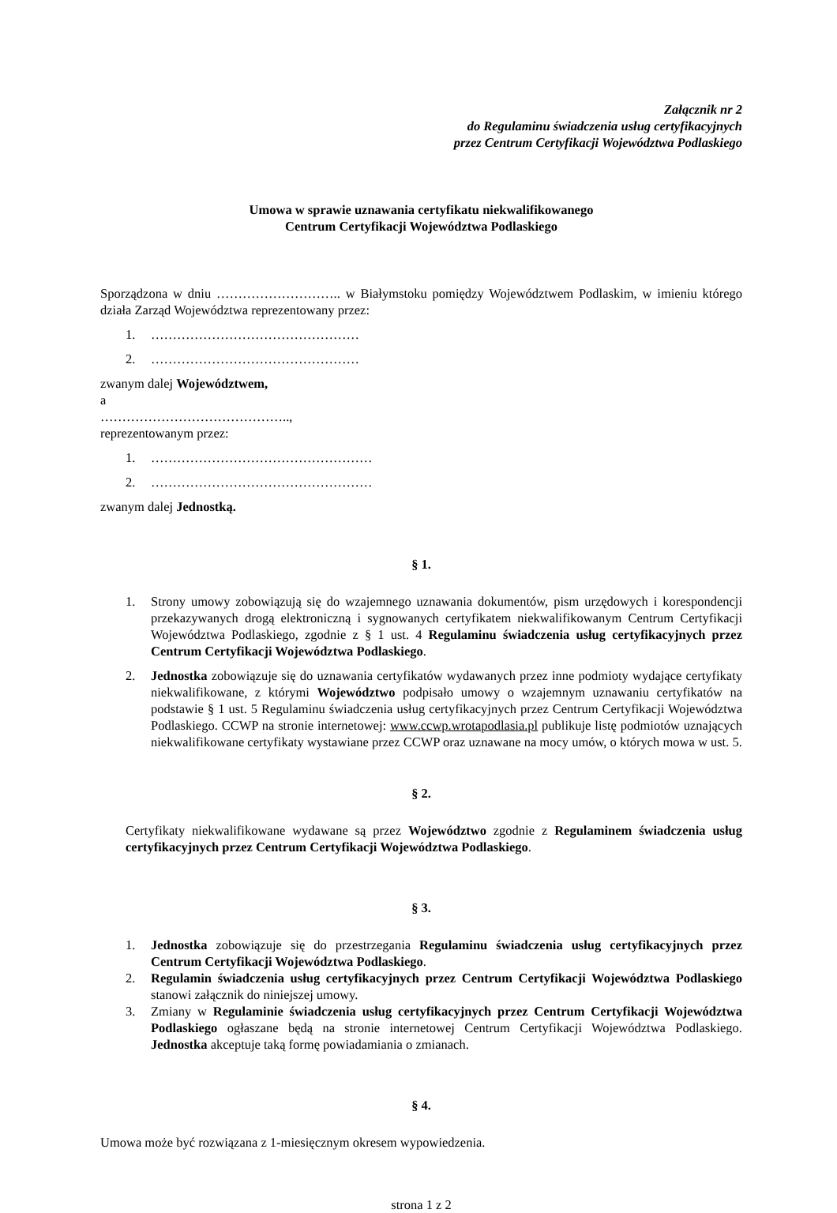Załącznik nr 2
do Regulaminu świadczenia usług certyfikacyjnych
przez Centrum Certyfikacji Województwa Podlaskiego
Umowa w sprawie uznawania certyfikatu niekwalifikowanego
Centrum Certyfikacji Województwa Podlaskiego
Sporządzona w dniu ……………………….. w Białymstoku pomiędzy Województwem Podlaskim, w imieniu którego działa Zarząd Województwa reprezentowany przez:
1. …………………………………………
2. …………………………………………
zwanym dalej Województwem,
a
……………………………………..,
reprezentowanym przez:
1. ……………………………………………
2. ……………………………………………
zwanym dalej Jednostką.
§ 1.
1. Strony umowy zobowiązują się do wzajemnego uznawania dokumentów, pism urzędowych i korespondencji przekazywanych drogą elektroniczną i sygnowanych certyfikatem niekwalifikowanym Centrum Certyfikacji Województwa Podlaskiego, zgodnie z § 1 ust. 4 Regulaminu świadczenia usług certyfikacyjnych przez Centrum Certyfikacji Województwa Podlaskiego.
2. Jednostka zobowiązuje się do uznawania certyfikatów wydawanych przez inne podmioty wydające certyfikaty niekwalifikowane, z którymi Województwo podpisało umowy o wzajemnym uznawaniu certyfikatów na podstawie § 1 ust. 5 Regulaminu świadczenia usług certyfikacyjnych przez Centrum Certyfikacji Województwa Podlaskiego. CCWP na stronie internetowej: www.ccwp.wrotapodlasia.pl publikuje listę podmiotów uznających niekwalifikowane certyfikaty wystawiane przez CCWP oraz uznawane na mocy umów, o których mowa w ust. 5.
§ 2.
Certyfikaty niekwalifikowane wydawane są przez Województwo zgodnie z Regulaminem świadczenia usług certyfikacyjnych przez Centrum Certyfikacji Województwa Podlaskiego.
§ 3.
1. Jednostka zobowiązuje się do przestrzegania Regulaminu świadczenia usług certyfikacyjnych przez Centrum Certyfikacji Województwa Podlaskiego.
2. Regulamin świadczenia usług certyfikacyjnych przez Centrum Certyfikacji Województwa Podlaskiego stanowi załącznik do niniejszej umowy.
3. Zmiany w Regulaminie świadczenia usług certyfikacyjnych przez Centrum Certyfikacji Województwa Podlaskiego ogłaszane będą na stronie internetowej Centrum Certyfikacji Województwa Podlaskiego. Jednostka akceptuje taką formę powiadamiania o zmianach.
§ 4.
Umowa może być rozwiązana z 1-miesięcznym okresem wypowiedzenia.
strona 1 z 2